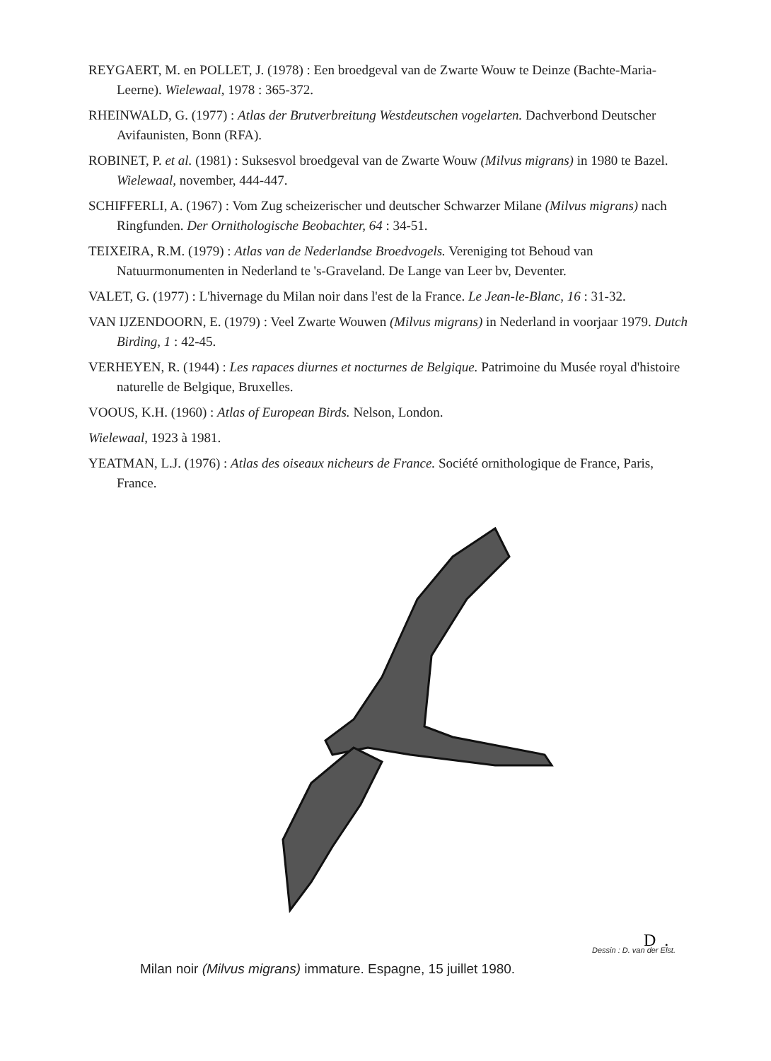REYGAERT, M. en POLLET, J. (1978) : Een broedgeval van de Zwarte Wouw te Deinze (Bachte-Maria-Leerne). Wielewaal, 1978 : 365-372.
RHEINWALD, G. (1977) : Atlas der Brutverbreitung Westdeutschen vogelarten. Dachverbond Deutscher Avifaunisten, Bonn (RFA).
ROBINET, P. et al. (1981) : Suksesvol broedgeval van de Zwarte Wouw (Milvus migrans) in 1980 te Bazel. Wielewaal, november, 444-447.
SCHIFFERLI, A. (1967) : Vom Zug scheizerischer und deutscher Schwarzer Milane (Milvus migrans) nach Ringfunden. Der Ornithologische Beobachter, 64 : 34-51.
TEIXEIRA, R.M. (1979) : Atlas van de Nederlandse Broedvogels. Vereniging tot Behoud van Natuurmonumenten in Nederland te 's-Graveland. De Lange van Leer bv, Deventer.
VALET, G. (1977) : L'hivernage du Milan noir dans l'est de la France. Le Jean-le-Blanc, 16 : 31-32.
VAN IJZENDOORN, E. (1979) : Veel Zwarte Wouwen (Milvus migrans) in Nederland in voorjaar 1979. Dutch Birding, 1 : 42-45.
VERHEYEN, R. (1944) : Les rapaces diurnes et nocturnes de Belgique. Patrimoine du Musée royal d'histoire naturelle de Belgique, Bruxelles.
VOOUS, K.H. (1960) : Atlas of European Birds. Nelson, London.
Wielewaal, 1923 à 1981.
YEATMAN, L.J. (1976) : Atlas des oiseaux nicheurs de France. Société ornithologique de France, Paris, France.
D_.
Dessin : D. van der Elst.
Milan noir (Milvus migrans) immature. Espagne, 15 juillet 1980.